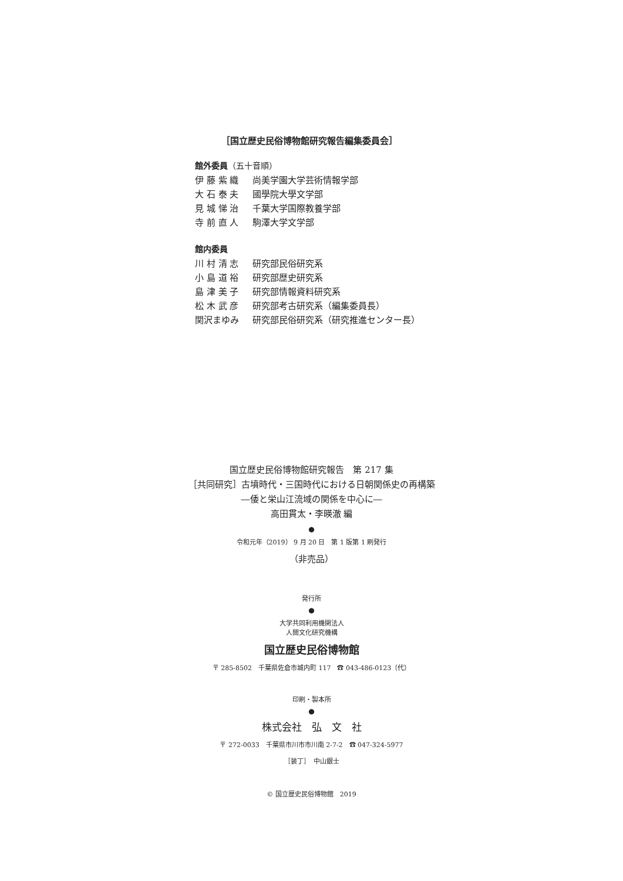［国立歴史民俗博物館研究報告編集委員会］
館外委員（五十音順）
伊 藤 紫 織 尚美学園大学芸術情報学部
大 石 泰 夫 國學院大學文学部
見 城 悌 治 千葉大学国際教養学部
寺 前 直 人 駒澤大学文学部
館内委員
川 村 清 志 研究部民俗研究系
小 島 道 裕 研究部歴史研究系
島 津 美 子 研究部情報資料研究系
松 木 武 彦 研究部考古研究系（編集委員長）
関沢まゆみ 研究部民俗研究系（研究推進センター長）
国立歴史民俗博物館研究報告　第 217 集
［共同研究］古墳時代・三国時代における日朝関係史の再構築
―倭と栄山江流域の関係を中心に―
高田貫太・李暎澈 編
●
令和元年（2019） 9 月 20 日　第 1 版第 1 刷発行
（非売品）
発行所
●
大学共同利用機関法人
人間文化研究機構
国立歴史民俗博物館
〒 285-8502　千葉県佐倉市城内町 117　☎ 043-486-0123（代）
印刷・製本所
●
株式会社　弘　文　社
〒 272-0033　千葉県市川市市川南 2-7-2　☎ 047-324-5977
［装丁］　中山銀士
© 国立歴史民俗博物館　2019